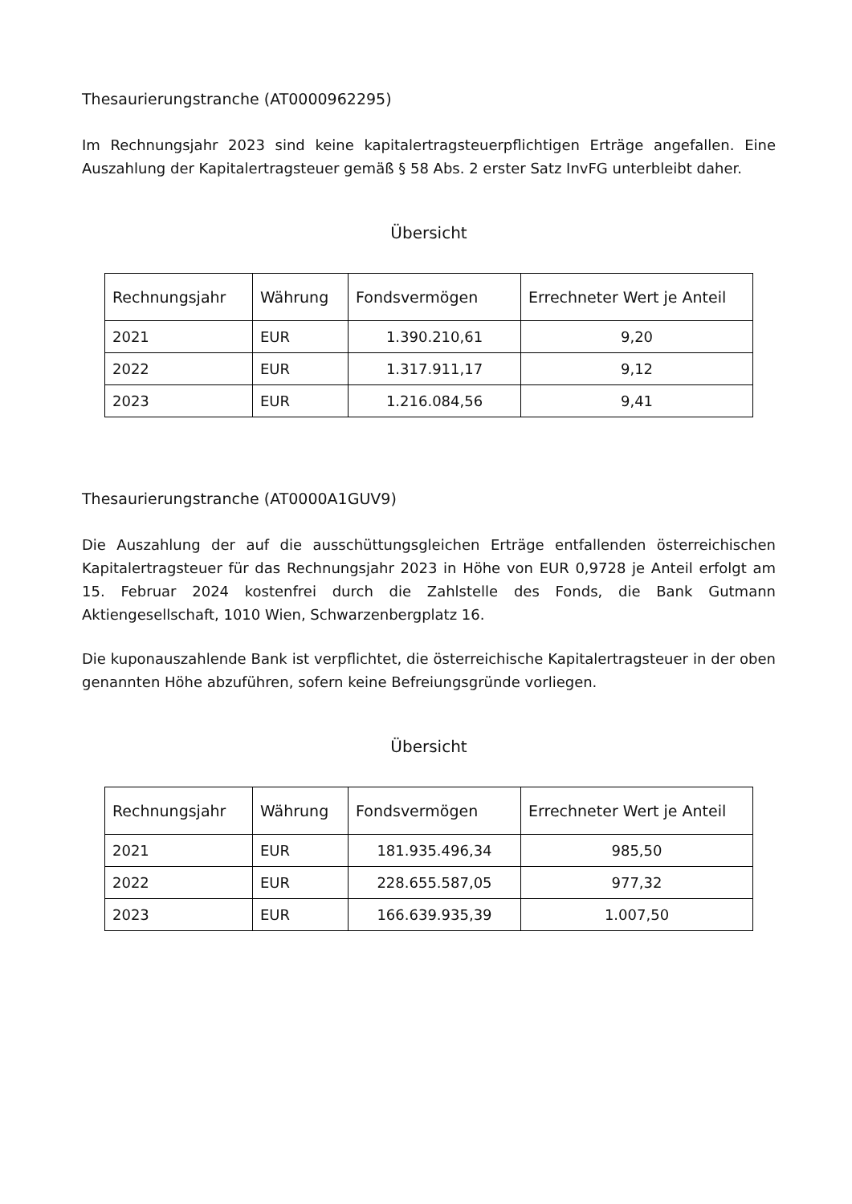Thesaurierungstranche (AT0000962295)
Im Rechnungsjahr 2023 sind keine kapitalertragsteuerpflichtigen Erträge angefallen. Eine Auszahlung der Kapitalertragsteuer gemäß § 58 Abs. 2 erster Satz InvFG unterbleibt daher.
Übersicht
| Rechnungsjahr | Währung | Fondsvermögen | Errechneter Wert je Anteil |
| --- | --- | --- | --- |
| 2021 | EUR | 1.390.210,61 | 9,20 |
| 2022 | EUR | 1.317.911,17 | 9,12 |
| 2023 | EUR | 1.216.084,56 | 9,41 |
Thesaurierungstranche (AT0000A1GUV9)
Die Auszahlung der auf die ausschüttungsgleichen Erträge entfallenden österreichischen Kapitalertragsteuer für das Rechnungsjahr 2023 in Höhe von EUR 0,9728 je Anteil erfolgt am 15. Februar 2024 kostenfrei durch die Zahlstelle des Fonds, die Bank Gutmann Aktiengesellschaft, 1010 Wien, Schwarzenbergplatz 16.
Die kuponauszahlende Bank ist verpflichtet, die österreichische Kapitalertragsteuer in der oben genannten Höhe abzuführen, sofern keine Befreiungsgründe vorliegen.
Übersicht
| Rechnungsjahr | Währung | Fondsvermögen | Errechneter Wert je Anteil |
| --- | --- | --- | --- |
| 2021 | EUR | 181.935.496,34 | 985,50 |
| 2022 | EUR | 228.655.587,05 | 977,32 |
| 2023 | EUR | 166.639.935,39 | 1.007,50 |